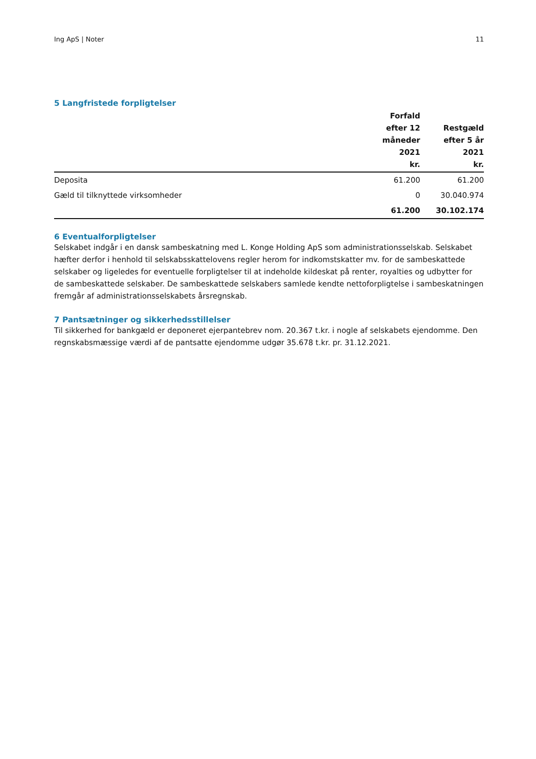Ing ApS | Noter 11
5 Langfristede forpligtelser
| | Forfald efter 12 måneder 2021 kr. | Restgæld efter 5 år 2021 kr. |
| --- | --- | --- |
| Deposita | 61.200 | 61.200 |
| Gæld til tilknyttede virksomheder | 0 | 30.040.974 |
| | 61.200 | 30.102.174 |
6 Eventualforpligtelser
Selskabet indgår i en dansk sambeskatning med L. Konge Holding ApS som administrationsselskab. Selskabet hæfter derfor i henhold til selskabsskattelovens regler herom for indkomstskatter mv. for de sambeskattede selskaber og ligeledes for eventuelle forpligtelser til at indeholde kildeskat på renter, royalties og udbytter for de sambeskattede selskaber. De sambeskattede selskabers samlede kendte nettoforpligtelse i sambeskatningen fremgår af administrationsselskabets årsregnskab.
7 Pantsætninger og sikkerhedsstillelser
Til sikkerhed for bankgæld er deponeret ejerpantebrev nom. 20.367 t.kr. i nogle af selskabets ejendomme. Den regnskabsmæssige værdi af de pantsatte ejendomme udgør 35.678 t.kr. pr. 31.12.2021.